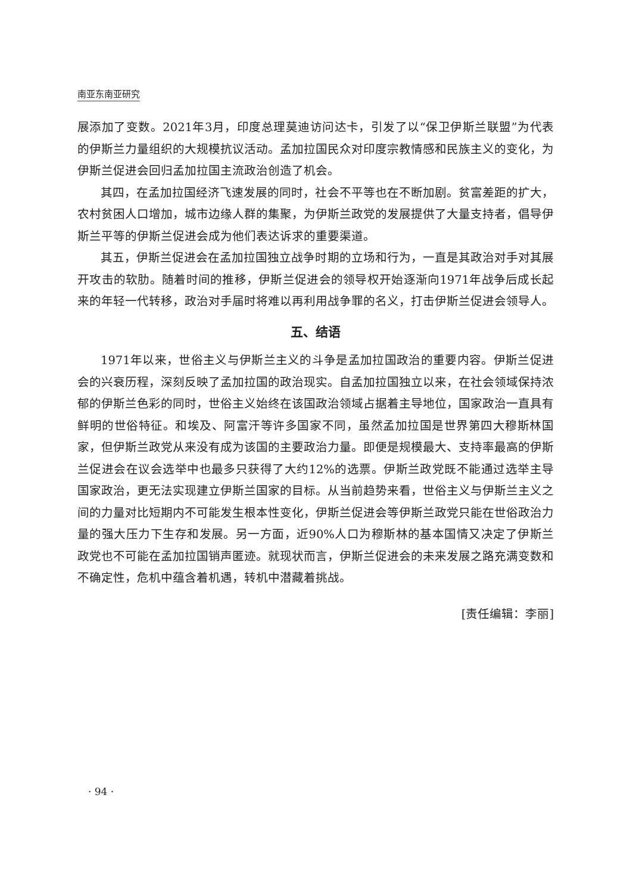南亚东南亚研究
展添加了变数。2021年3月，印度总理莫迪访问达卡，引发了以“保卫伊斯兰联盟”为代表的伊斯兰力量组织的大规模抗议活动。孟加拉国民众对印度宗教情感和民族主义的变化，为伊斯兰促进会回归孟加拉国主流政治创造了机会。
其四，在孟加拉国经济飞速发展的同时，社会不平等也在不断加剧。贫富差距的扩大，农村贫困人口增加，城市边缘人群的集聚，为伊斯兰政党的发展提供了大量支持者，倡导伊斯兰平等的伊斯兰促进会成为他们表达诉求的重要渠道。
其五，伊斯兰促进会在孟加拉国独立战争时期的立场和行为，一直是其政治对手对其展开攻击的软肋。随着时间的推移，伊斯兰促进会的领导权开始逐渐向1971年战争后成长起来的年轻一代转移，政治对手届时将难以再利用战争罪的名义，打击伊斯兰促进会领导人。
五、结语
1971年以来，世俗主义与伊斯兰主义的斗争是孟加拉国政治的重要内容。伊斯兰促进会的兴衰历程，深刻反映了孟加拉国的政治现实。自孟加拉国独立以来，在社会领域保持浓郁的伊斯兰色彩的同时，世俗主义始终在该国政治领域占据着主导地位，国家政治一直具有鲜明的世俗特征。和埃及、阿富汗等许多国家不同，虽然孟加拉国是世界第四大穆斯林国家，但伊斯兰政党从来没有成为该国的主要政治力量。即便是规模最大、支持率最高的伊斯兰促进会在议会选举中也最多只获得了大约12%的选票。伊斯兰政党既不能通过选举主导国家政治，更无法实现建立伊斯兰国家的目标。从当前趋势来看，世俗主义与伊斯兰主义之间的力量对比短期内不可能发生根本性变化，伊斯兰促进会等伊斯兰政党只能在世俗政治力量的强大压力下生存和发展。另一方面，近90%人口为穆斯林的基本国情又决定了伊斯兰政党也不可能在孟加拉国销声匿迹。就现状而言，伊斯兰促进会的未来发展之路充满变数和不确定性，危机中蕴含着机遇，转机中潜藏着挑战。
[责任编辑：李丽]
· 94 ·